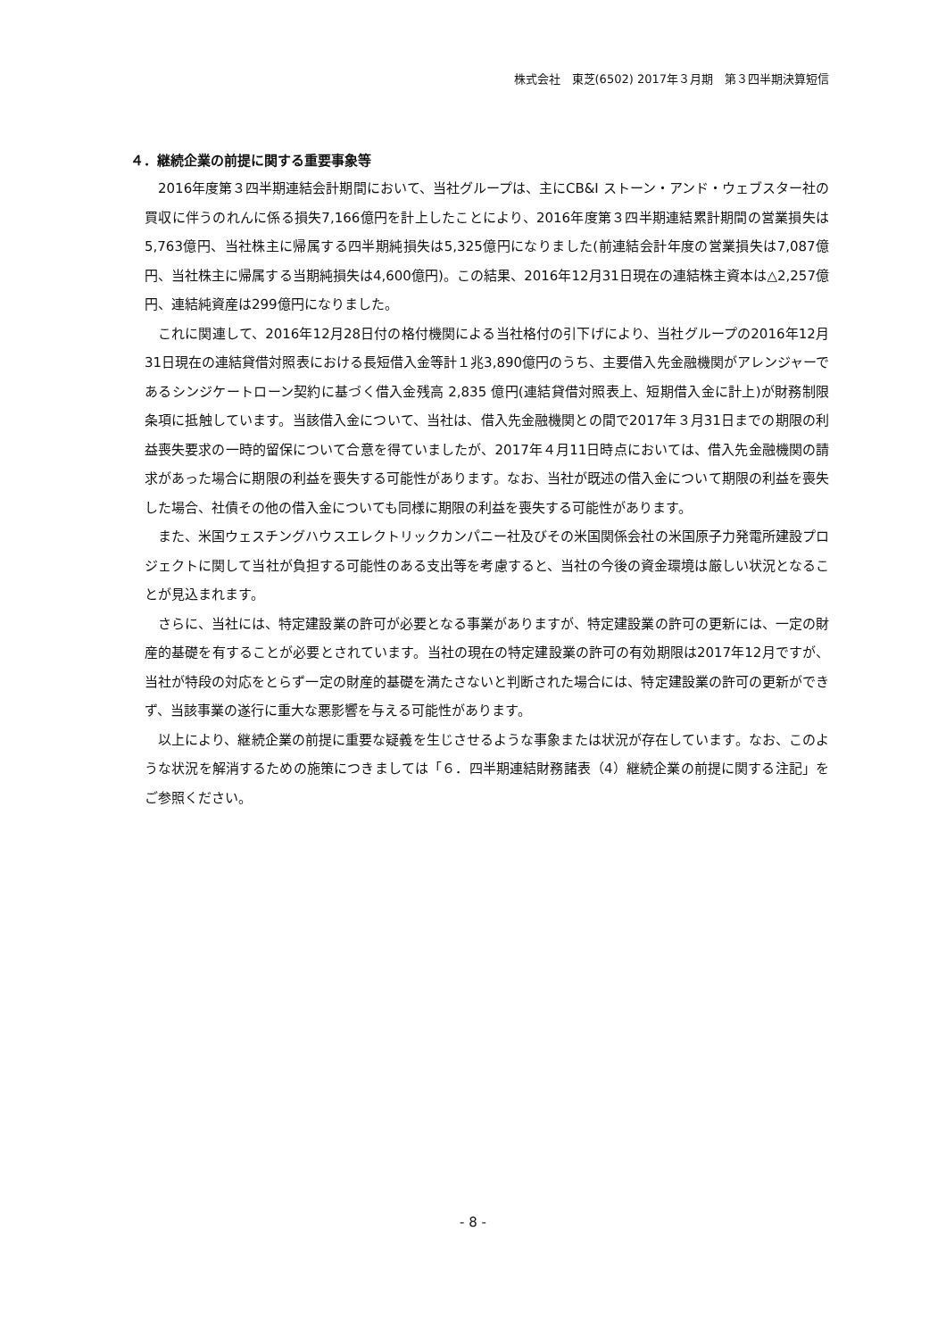株式会社　東芝(6502) 2017年３月期　第３四半期決算短信
４．継続企業の前提に関する重要事象等
2016年度第３四半期連結会計期間において、当社グループは、主にCB&I ストーン・アンド・ウェブスター社の買収に伴うのれんに係る損失7,166億円を計上したことにより、2016年度第３四半期連結累計期間の営業損失は5,763億円、当社株主に帰属する四半期純損失は5,325億円になりました(前連結会計年度の営業損失は7,087億円、当社株主に帰属する当期純損失は4,600億円)。この結果、2016年12月31日現在の連結株主資本は△2,257億円、連結純資産は299億円になりました。
これに関連して、2016年12月28日付の格付機関による当社格付の引下げにより、当社グループの2016年12月31日現在の連結貸借対照表における長短借入金等計１兆3,890億円のうち、主要借入先金融機関がアレンジャーであるシンジケートローン契約に基づく借入金残高 2,835 億円(連結貸借対照表上、短期借入金に計上)が財務制限条項に抵触しています。当該借入金について、当社は、借入先金融機関との間で2017年３月31日までの期限の利益喪失要求の一時的留保について合意を得ていましたが、2017年４月11日時点においては、借入先金融機関の請求があった場合に期限の利益を喪失する可能性があります。なお、当社が既述の借入金について期限の利益を喪失した場合、社債その他の借入金についても同様に期限の利益を喪失する可能性があります。
また、米国ウェスチングハウスエレクトリックカンパニー社及びその米国関係会社の米国原子力発電所建設プロジェクトに関して当社が負担する可能性のある支出等を考慮すると、当社の今後の資金環境は厳しい状況となることが見込まれます。
さらに、当社には、特定建設業の許可が必要となる事業がありますが、特定建設業の許可の更新には、一定の財産的基礎を有することが必要とされています。当社の現在の特定建設業の許可の有効期限は2017年12月ですが、当社が特段の対応をとらず一定の財産的基礎を満たさないと判断された場合には、特定建設業の許可の更新ができず、当該事業の遂行に重大な悪影響を与える可能性があります。
以上により、継続企業の前提に重要な疑義を生じさせるような事象または状況が存在しています。なお、このような状況を解消するための施策につきましては「６．四半期連結財務諸表（4）継続企業の前提に関する注記」をご参照ください。
- 8 -